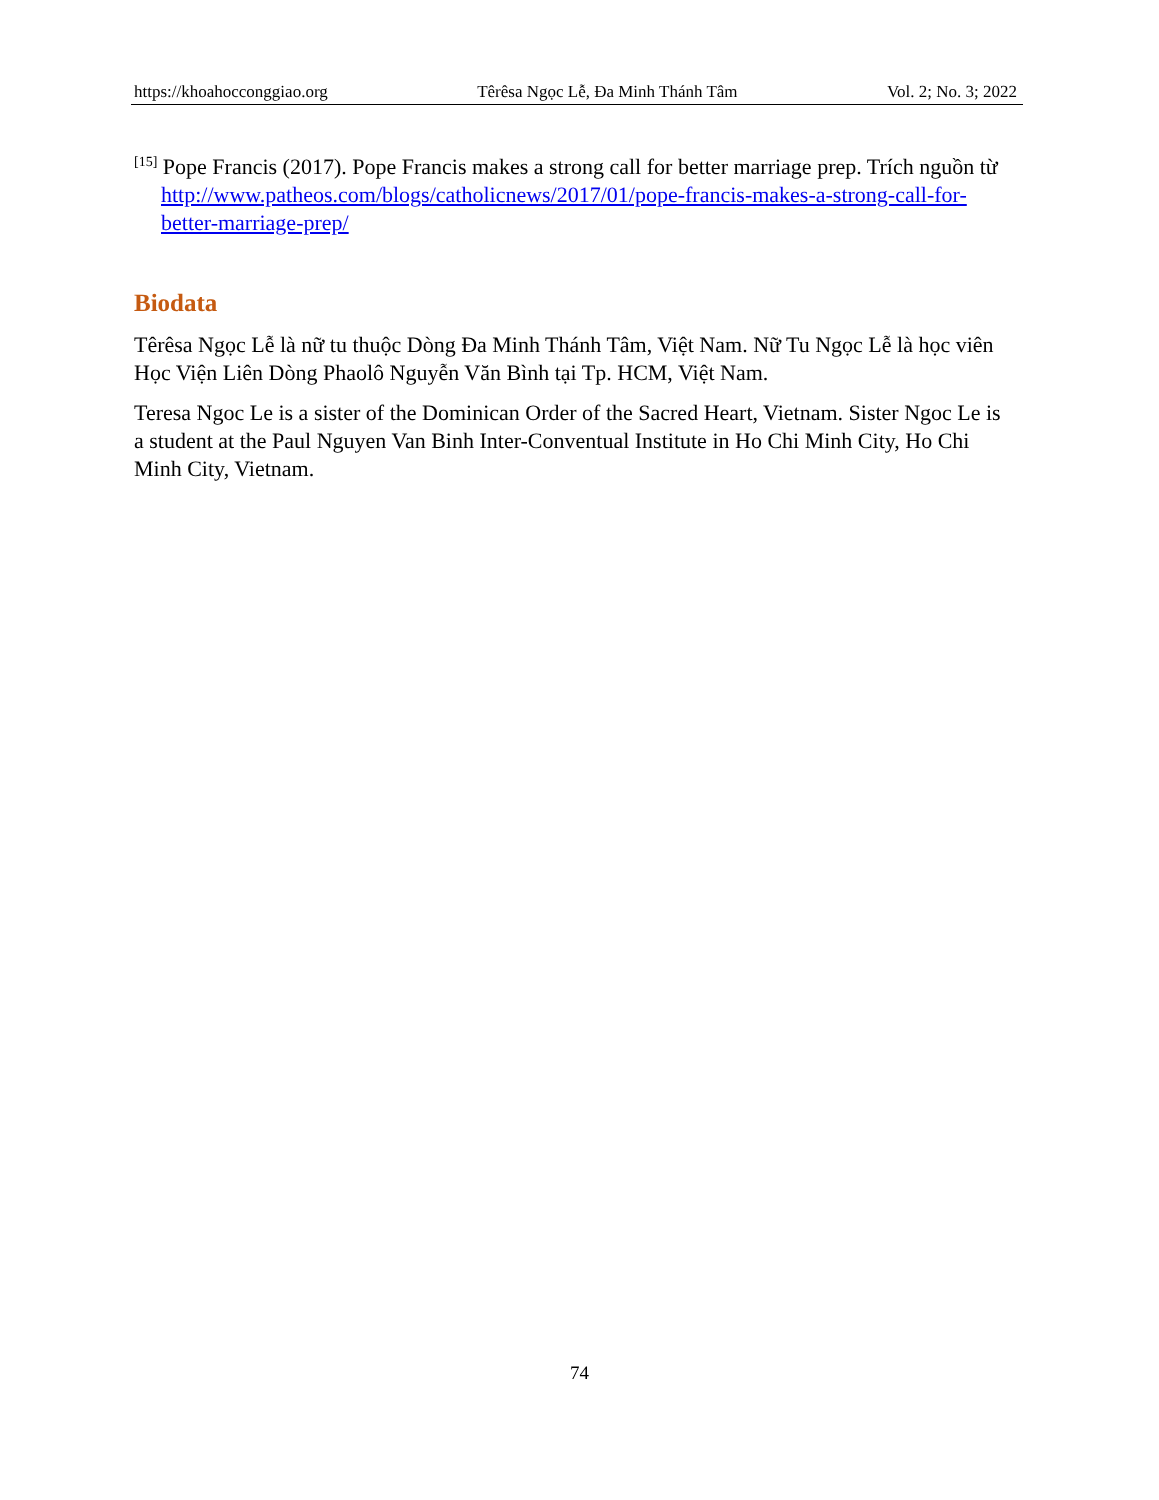https://khoahocconggiao.org Têrêsa Ngọc Lễ, Đa Minh Thánh Tâm Vol. 2; No. 3; 2022
<sup>[15]</sup> Pope Francis (2017). Pope Francis makes a strong call for better marriage prep. Trích nguồn từ http://www.patheos.com/blogs/catholicnews/2017/01/pope-francis-makes-a-strong-call-for-better-marriage-prep/
Biodata
Têrêsa Ngọc Lễ là nữ tu thuộc Dòng Đa Minh Thánh Tâm, Việt Nam. Nữ Tu Ngọc Lễ là học viên Học Viện Liên Dòng Phaolô Nguyễn Văn Bình tại Tp. HCM, Việt Nam.
Teresa Ngoc Le is a sister of the Dominican Order of the Sacred Heart, Vietnam. Sister Ngoc Le is a student at the Paul Nguyen Van Binh Inter-Conventual Institute in Ho Chi Minh City, Ho Chi Minh City, Vietnam.
74